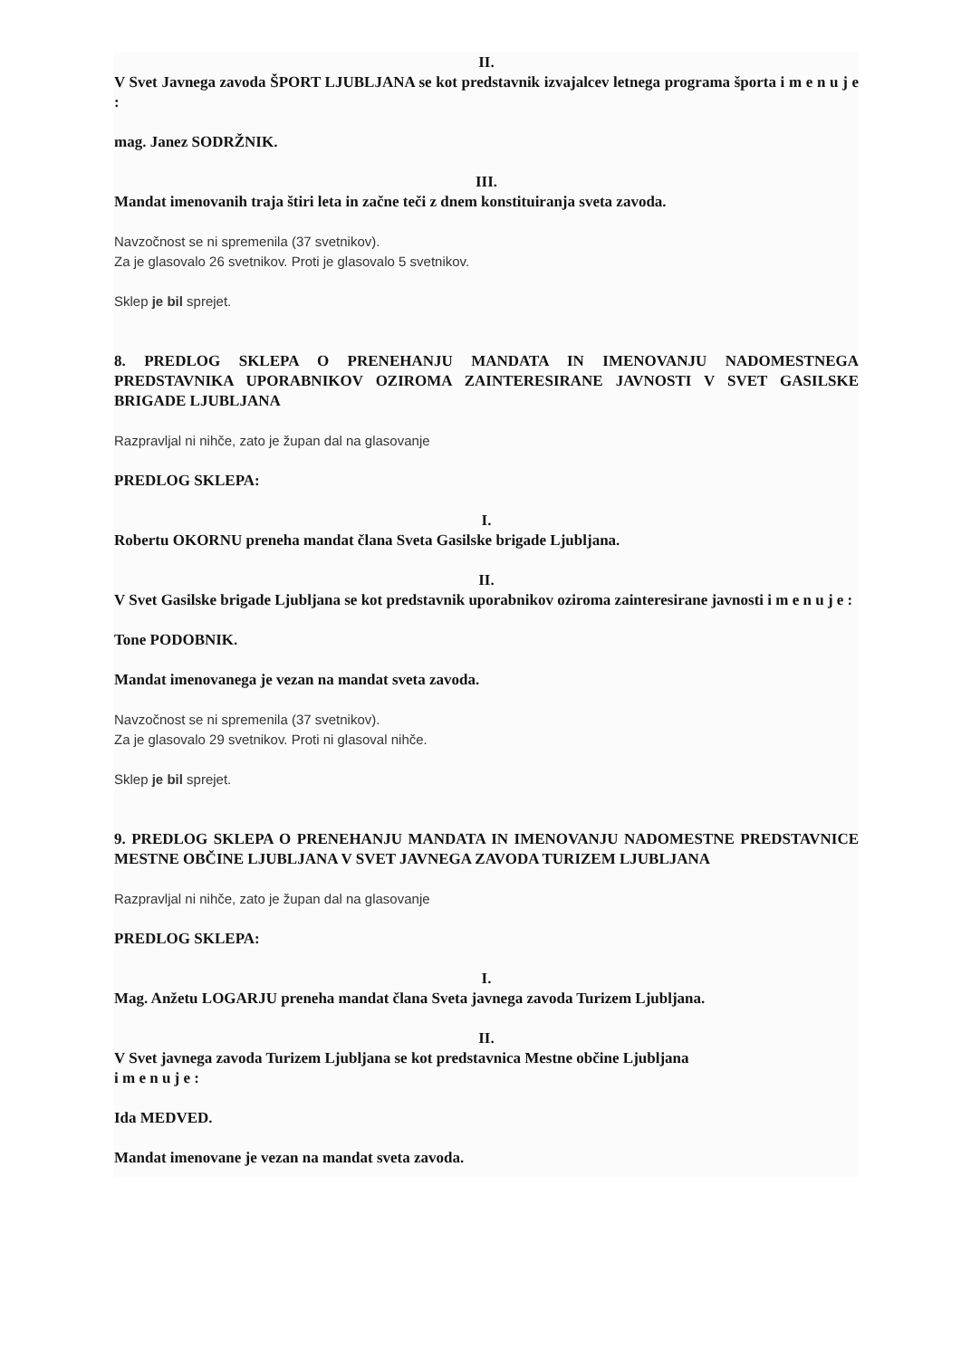II.
V Svet Javnega zavoda ŠPORT LJUBLJANA se kot predstavnik izvajalcev letnega programa športa i m e n u j e :
mag. Janez SODRŽNIK.
III.
Mandat imenovanih traja štiri leta in začne teči z dnem konstituiranja sveta zavoda.
Navzočnost se ni spremenila (37 svetnikov).
Za je glasovalo 26 svetnikov. Proti je glasovalo 5 svetnikov.
Sklep je bil sprejet.
8. PREDLOG SKLEPA O PRENEHANJU MANDATA IN IMENOVANJU NADOMESTNEGA PREDSTAVNIKA UPORABNIKOV OZIROMA ZAINTERESIRANE JAVNOSTI V SVET GASILSKE BRIGADE LJUBLJANA
Razpravljal ni nihče, zato je župan dal na glasovanje
PREDLOG SKLEPA:
I.
Robertu OKORNU preneha mandat člana Sveta Gasilske brigade Ljubljana.
II.
V Svet Gasilske brigade Ljubljana se kot predstavnik uporabnikov oziroma zainteresirane javnosti i m e n u j e :
Tone PODOBNIK.
Mandat imenovanega je vezan na mandat sveta zavoda.
Navzočnost se ni spremenila (37 svetnikov).
Za je glasovalo 29 svetnikov. Proti ni glasoval nihče.
Sklep je bil sprejet.
9. PREDLOG SKLEPA O PRENEHANJU MANDATA IN IMENOVANJU NADOMESTNE PREDSTAVNICE MESTNE OBČINE LJUBLJANA V SVET JAVNEGA ZAVODA TURIZEM LJUBLJANA
Razpravljal ni nihče, zato je župan dal na glasovanje
PREDLOG SKLEPA:
I.
Mag. Anžetu LOGARJU preneha mandat člana Sveta javnega zavoda Turizem Ljubljana.
II.
V Svet javnega zavoda Turizem Ljubljana se kot predstavnica Mestne občine Ljubljana
i m e n u j e :
Ida MEDVED.
Mandat imenovane je vezan na mandat sveta zavoda.